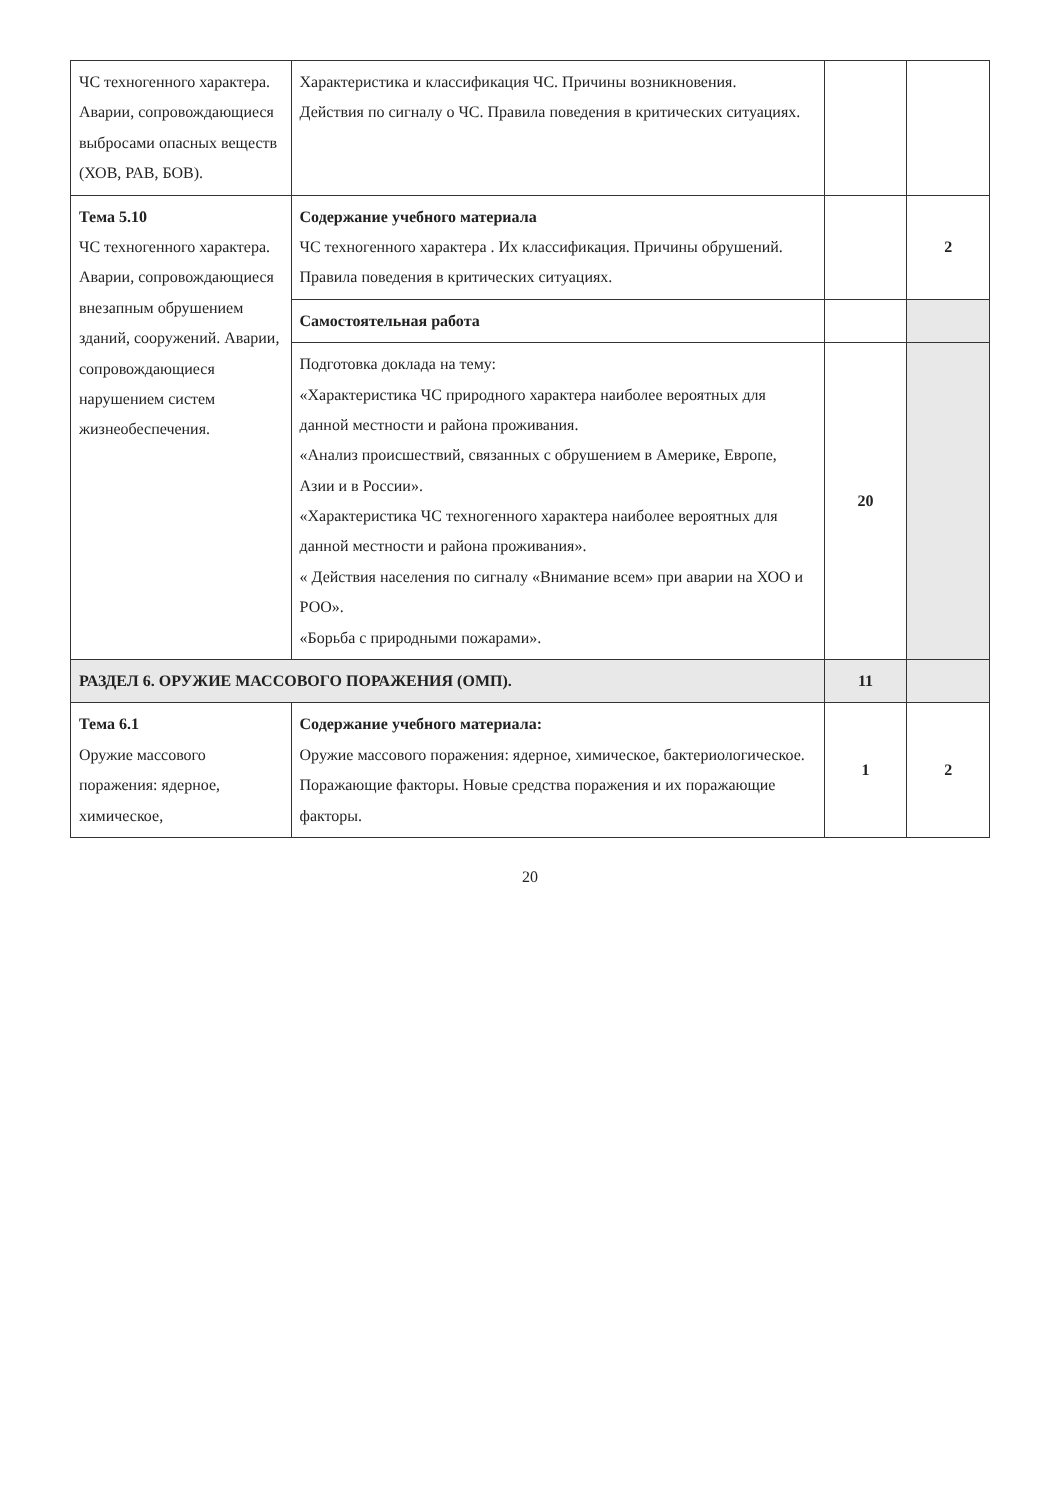| ЧС техногенного характера. Аварии, сопровождающиеся выбросами опасных веществ (ХОВ, РАВ, БОВ). | Характеристика и классификация ЧС. Причины возникновения. Действия по сигналу о ЧС. Правила поведения в критических ситуациях. | | |
| Тема 5.10 ЧС техногенного характера. Аварии, сопровождающиеся внезапным обрушением зданий, сооружений. Аварии, сопровождающиеся нарушением систем жизнеобеспечения. | Содержание учебного материала ЧС техногенного характера . Их классификация. Причины обрушений. Правила поведения в критических ситуациях. | | 2 |
| | Самостоятельная работа | | |
| | Подготовка доклада на тему: «Характеристика ЧС природного характера наиболее вероятных для данной местности и района проживания. «Анализ происшествий, связанных с обрушением в Америке, Европе, Азии и в России». «Характеристика ЧС техногенного характера наиболее вероятных для данной местности и района проживания». « Действия населения по сигналу «Внимание всем» при аварии на ХОО и РОО». «Борьба с природными пожарами». | 20 | |
| РАЗДЕЛ 6. ОРУЖИЕ МАССОВОГО ПОРАЖЕНИЯ (ОМП). | | 11 | |
| Тема 6.1 Оружие массового поражения: ядерное, химическое, | Содержание учебного материала: Оружие массового поражения: ядерное, химическое, бактериологическое. Поражающие факторы. Новые средства поражения и их поражающие факторы. | 1 | 2 |
20